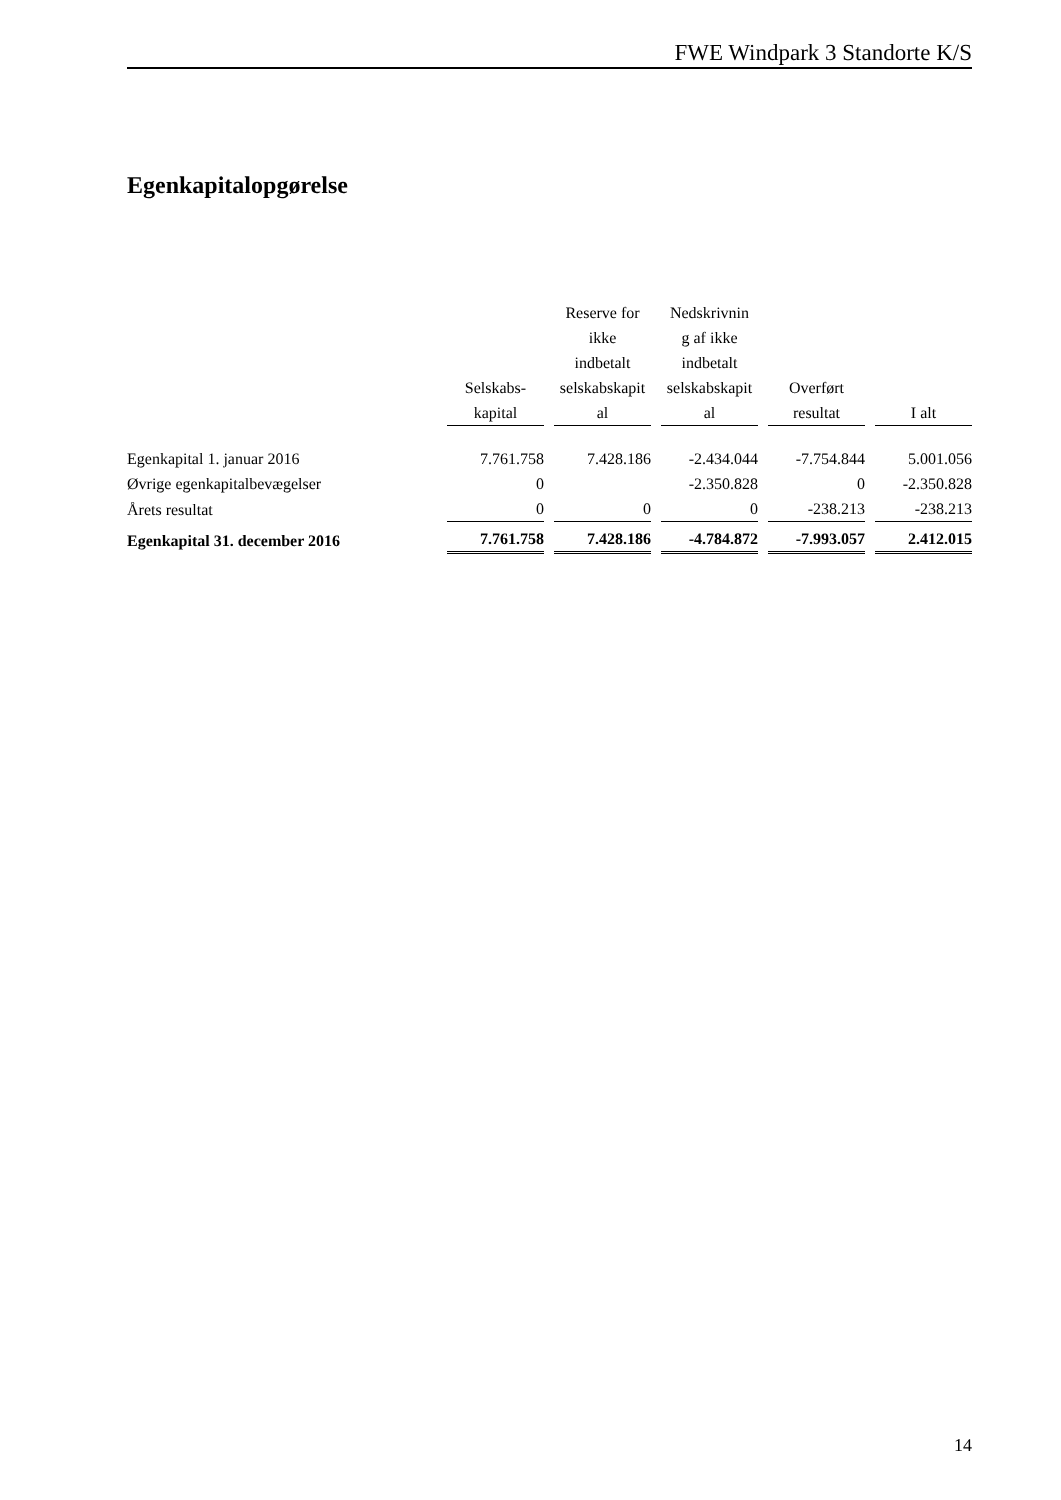FWE Windpark 3 Standorte K/S
Egenkapitalopgørelse
| | | Selskabs- kapital | | Reserve for ikke indbetalt selskabskapit al | | Nedskrivnin g af ikke indbetalt selskabskapit al | | Overført resultat | | I alt |
| --- | --- | --- | --- | --- | --- | --- | --- | --- | --- | --- |
| Egenkapital 1. januar 2016 | | 7.761.758 | | 7.428.186 | | -2.434.044 | | -7.754.844 | | 5.001.056 |
| Øvrige egenkapitalbevægelser | | 0 | | | | -2.350.828 | | 0 | | -2.350.828 |
| Årets resultat | | 0 | | 0 | | 0 | | -238.213 | | -238.213 |
| Egenkapital 31. december 2016 | | 7.761.758 | | 7.428.186 | | -4.784.872 | | -7.993.057 | | 2.412.015 |
14